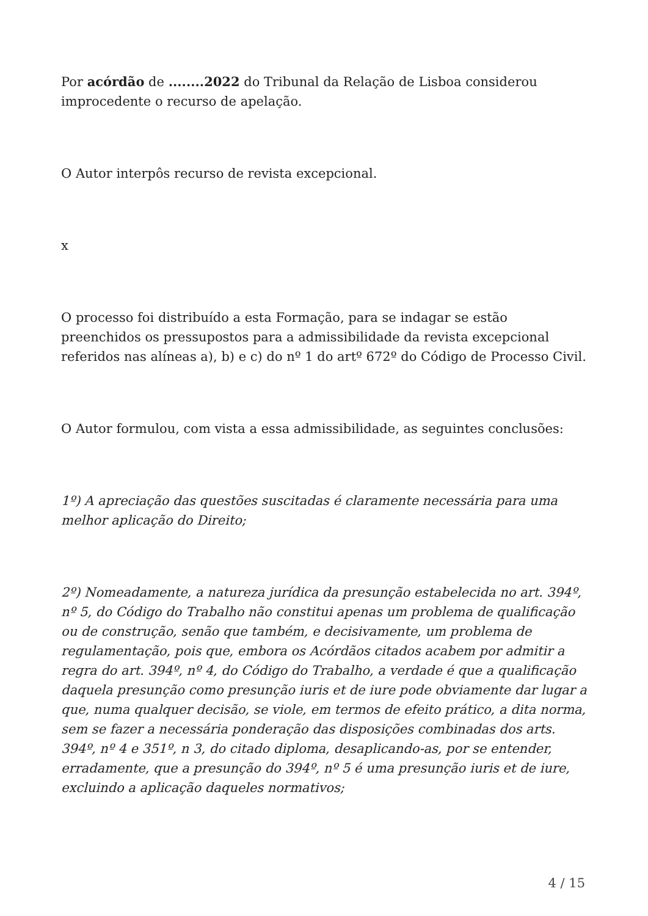Por acórdão de ........2022 do Tribunal da Relação de Lisboa considerou improcedente o recurso de apelação.
O Autor interpôs recurso de revista excepcional.
x
O processo foi distribuído a esta Formação, para se indagar se estão preenchidos os pressupostos para a admissibilidade da revista excepcional referidos nas alíneas a), b) e c) do nº 1 do artº 672º do Código de Processo Civil.
O Autor formulou, com vista a essa admissibilidade, as seguintes conclusões:
1º) A apreciação das questões suscitadas é claramente necessária para uma melhor aplicação do Direito;
2º) Nomeadamente, a natureza jurídica da presunção estabelecida no art. 394º, nº 5, do Código do Trabalho não constitui apenas um problema de qualificação ou de construção, senão que também, e decisivamente, um problema de regulamentação, pois que, embora os Acórdãos citados acabem por admitir a regra do art. 394º, nº 4, do Código do Trabalho, a verdade é que a qualificação daquela presunção como presunção iuris et de iure pode obviamente dar lugar a que, numa qualquer decisão, se viole, em termos de efeito prático, a dita norma, sem se fazer a necessária ponderação das disposições combinadas dos arts. 394º, nº 4 e 351º, n 3, do citado diploma, desaplicando-as, por se entender, erradamente, que a presunção do 394º, nº 5 é uma presunção iuris et de iure, excluindo a aplicação daqueles normativos;
4 / 15